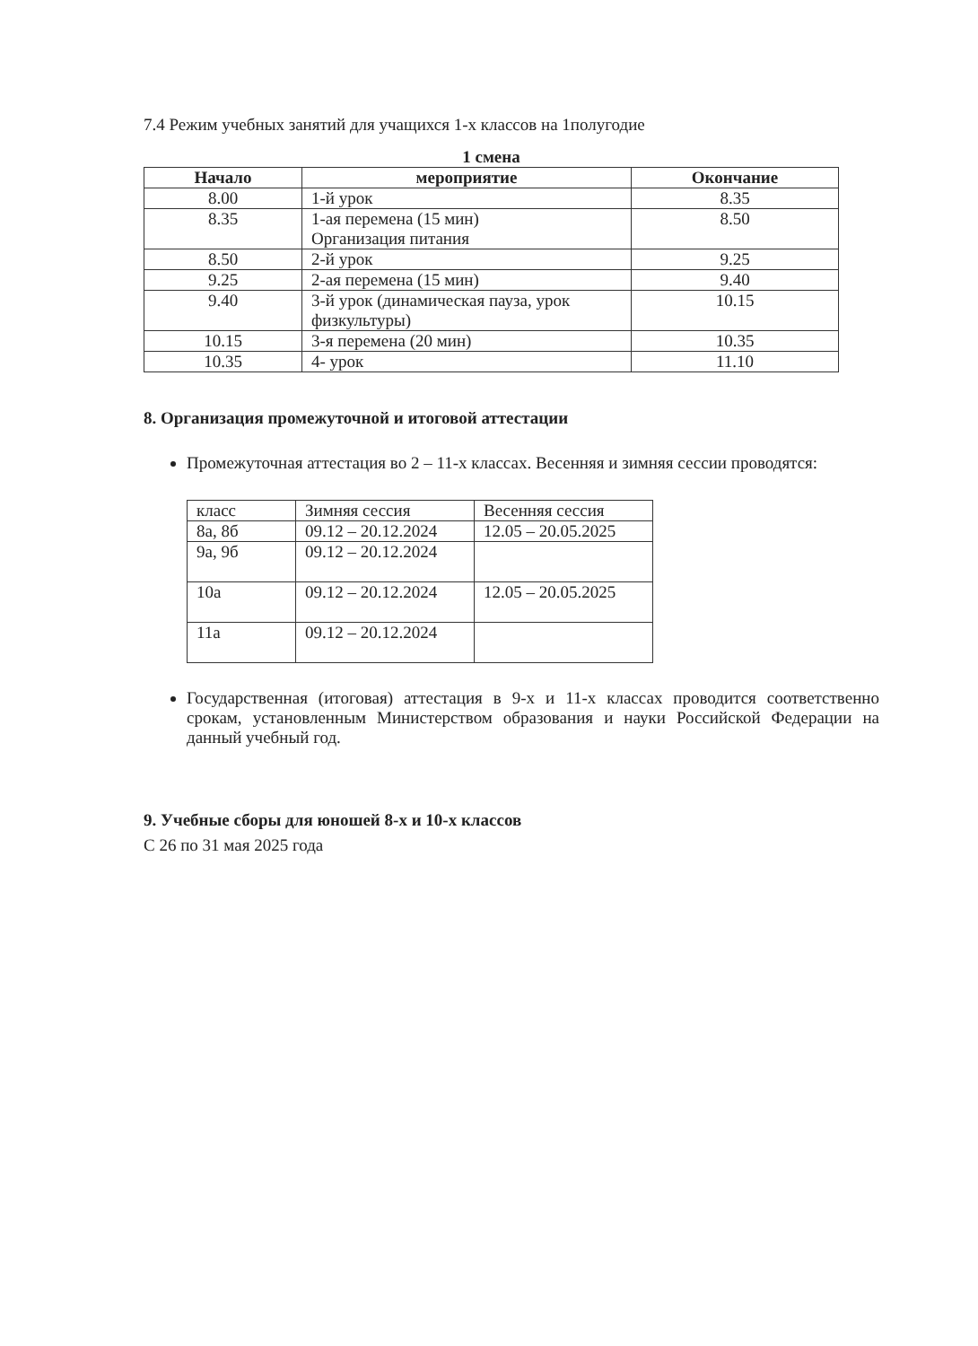7.4 Режим учебных занятий для учащихся 1-х классов на 1полугодие
1 смена
| Начало | мероприятие | Окончание |
| --- | --- | --- |
| 8.00 | 1-й урок | 8.35 |
| 8.35 | 1-ая перемена (15 мин) Организация питания | 8.50 |
| 8.50 | 2-й урок | 9.25 |
| 9.25 | 2-ая перемена (15 мин) | 9.40 |
| 9.40 | 3-й урок (динамическая пауза, урок физкультуры) | 10.15 |
| 10.15 | 3-я перемена (20 мин) | 10.35 |
| 10.35 | 4- урок | 11.10 |
8. Организация промежуточной и итоговой аттестации
Промежуточная аттестация во 2 – 11-х классах. Весенняя и зимняя сессии проводятся:
| класс | Зимняя сессия | Весенняя сессия |
| 8а, 8б | 09.12 – 20.12.2024 | 12.05 – 20.05.2025 |
| 9а, 9б | 09.12 – 20.12.2024 | |
| 10а | 09.12 – 20.12.2024 | 12.05 – 20.05.2025 |
| 11а | 09.12 – 20.12.2024 | |
Государственная (итоговая) аттестация в 9-х и 11-х классах проводится соответственно срокам, установленным Министерством образования и науки Российской Федерации на данный учебный год.
9. Учебные сборы для юношей 8-х и 10-х классов
С 26 по 31 мая 2025 года